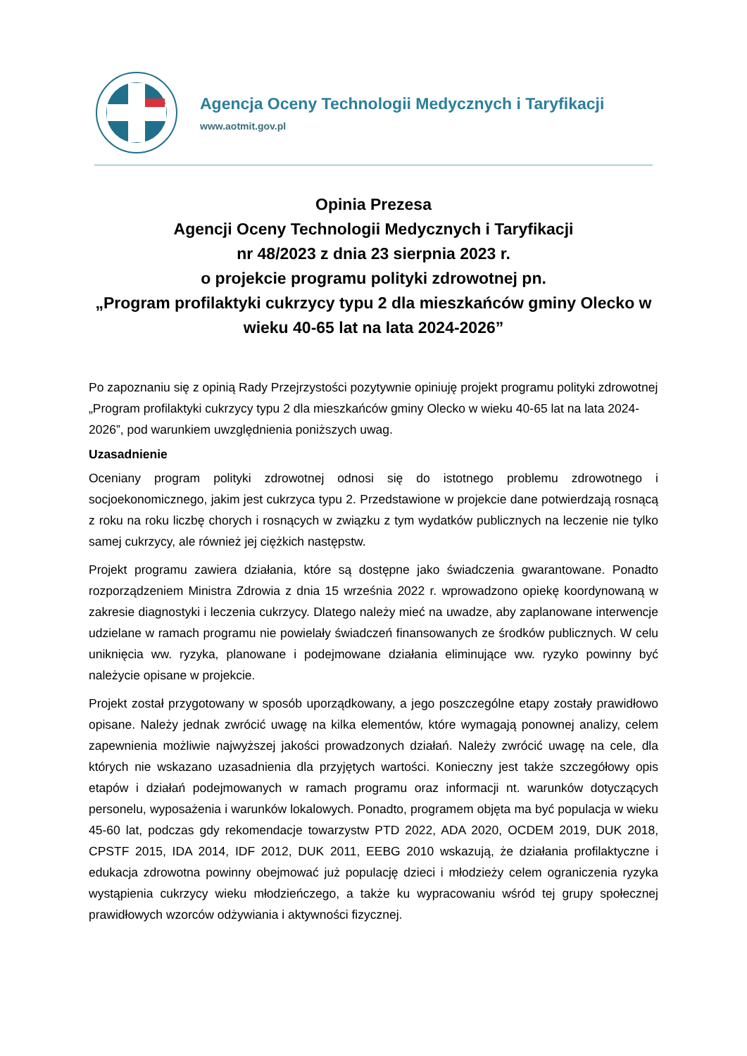Agencja Oceny Technologii Medycznych i Taryfikacji
www.aotmit.gov.pl
Opinia Prezesa
Agencji Oceny Technologii Medycznych i Taryfikacji
nr 48/2023 z dnia 23 sierpnia 2023 r.
o projekcie programu polityki zdrowotnej pn.
„Program profilaktyki cukrzycy typu 2 dla mieszkańców gminy Olecko w wieku 40-65 lat na lata 2024-2026”
Po zapoznaniu się z opinią Rady Przejrzystości pozytywnie opiniuję projekt programu polityki zdrowotnej „Program profilaktyki cukrzycy typu 2 dla mieszkańców gminy Olecko w wieku 40-65 lat na lata 2024-2026”, pod warunkiem uwzględnienia poniższych uwag.
Uzasadnienie
Oceniany program polityki zdrowotnej odnosi się do istotnego problemu zdrowotnego i socjoekonomicznego, jakim jest cukrzyca typu 2. Przedstawione w projekcie dane potwierdzają rosnącą z roku na roku liczbę chorych i rosnących w związku z tym wydatków publicznych na leczenie nie tylko samej cukrzycy, ale również jej ciężkich następstw.
Projekt programu zawiera działania, które są dostępne jako świadczenia gwarantowane. Ponadto rozporządzeniem Ministra Zdrowia z dnia 15 września 2022 r. wprowadzono opiekę koordynowaną w zakresie diagnostyki i leczenia cukrzycy. Dlatego należy mieć na uwadze, aby zaplanowane interwencje udzielane w ramach programu nie powielały świadczeń finansowanych ze środków publicznych. W celu uniknięcia ww. ryzyka, planowane i podejmowane działania eliminujące ww. ryzyko powinny być należycie opisane w projekcie.
Projekt został przygotowany w sposób uporządkowany, a jego poszczególne etapy zostały prawidłowo opisane. Należy jednak zwrócić uwagę na kilka elementów, które wymagają ponownej analizy, celem zapewnienia możliwie najwyższej jakości prowadzonych działań. Należy zwrócić uwagę na cele, dla których nie wskazano uzasadnienia dla przyjętych wartości. Konieczny jest także szczegółowy opis etapów i działań podejmowanych w ramach programu oraz informacji nt. warunków dotyczących personelu, wyposażenia i warunków lokalowych. Ponadto, programem objęta ma być populacja w wieku 45-60 lat, podczas gdy rekomendacje towarzystw PTD 2022, ADA 2020, OCDEM 2019, DUK 2018, CPSTF 2015, IDA 2014, IDF 2012, DUK 2011, EEBG 2010 wskazują, że działania profilaktyczne i edukacja zdrowotna powinny obejmować już populację dzieci i młodzieży celem ograniczenia ryzyka wystąpienia cukrzycy wieku młodzieńczego, a także ku wypracowaniu wśród tej grupy społecznej prawidłowych wzorców odżywiania i aktywności fizycznej.